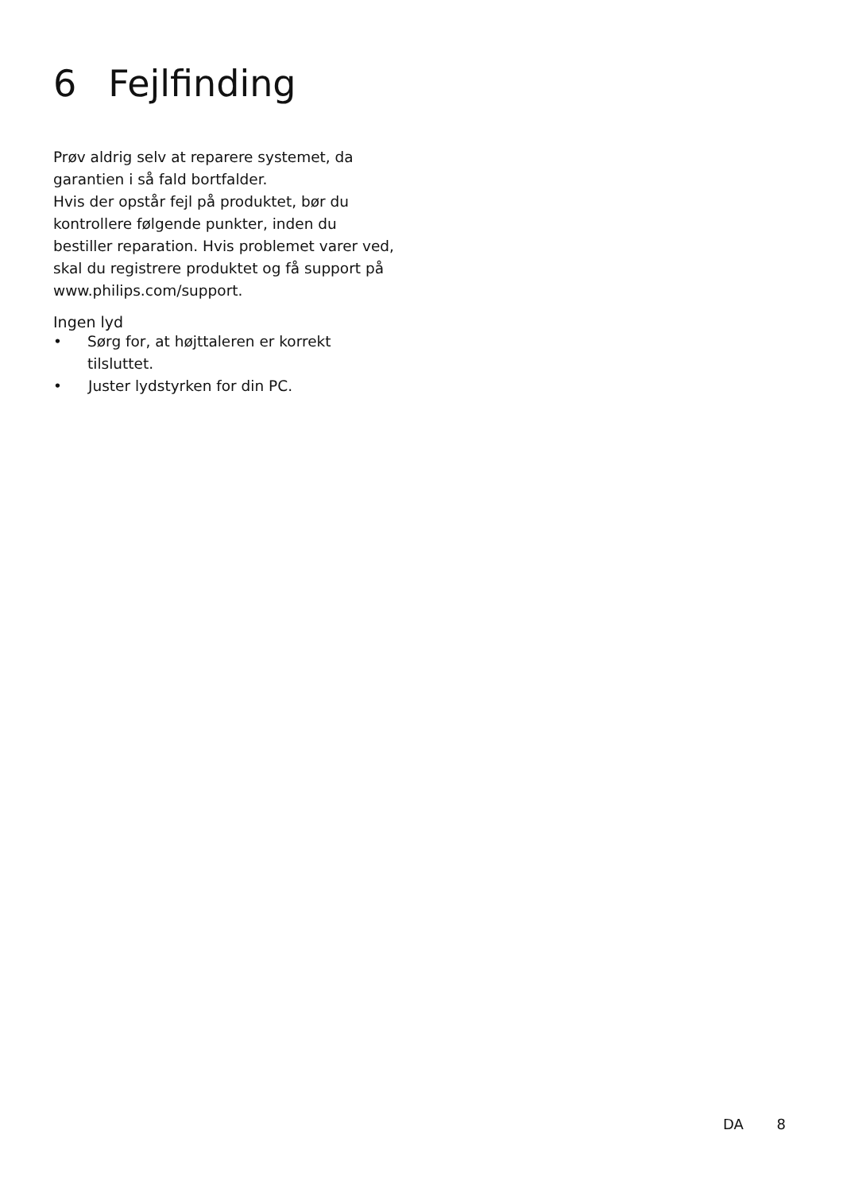6 Fejlfinding
Prøv aldrig selv at reparere systemet, da garantien i så fald bortfalder.
Hvis der opstår fejl på produktet, bør du kontrollere følgende punkter, inden du bestiller reparation. Hvis problemet varer ved, skal du registrere produktet og få support på www.philips.com/support.
Ingen lyd
• Sørg for, at højttaleren er korrekt tilsluttet.
• Juster lydstyrken for din PC.
DA 8